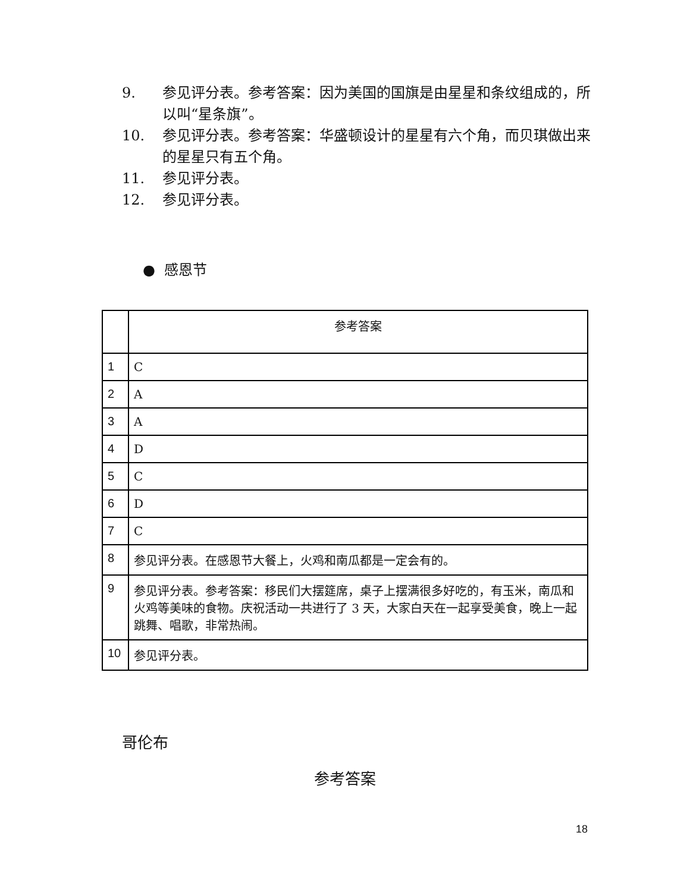9. 参见评分表。参考答案：因为美国的国旗是由星星和条纹组成的，所以叫“星条旗”。
10. 参见评分表。参考答案：华盛顿设计的星星有六个角，而贝琪做出来的星星只有五个角。
11. 参见评分表。
12. 参见评分表。
● 感恩节
| | 参考答案 |
| --- | --- |
| 1 | C |
| 2 | A |
| 3 | A |
| 4 | D |
| 5 | C |
| 6 | D |
| 7 | C |
| 8 | 参见评分表。在感恩节大餐上，火鸡和南瓜都是一定会有的。 |
| 9 | 参见评分表。参考答案：移民们大摆筵席，桌子上摆满很多好吃的，有玉米，南瓜和火鸡等美味的食物。庆祝活动一共进行了 3 天，大家白天在一起享受美食，晚上一起跳舞、唱歌，非常热闹。 |
| 10 | 参见评分表。 |
哥伦布
参考答案
18